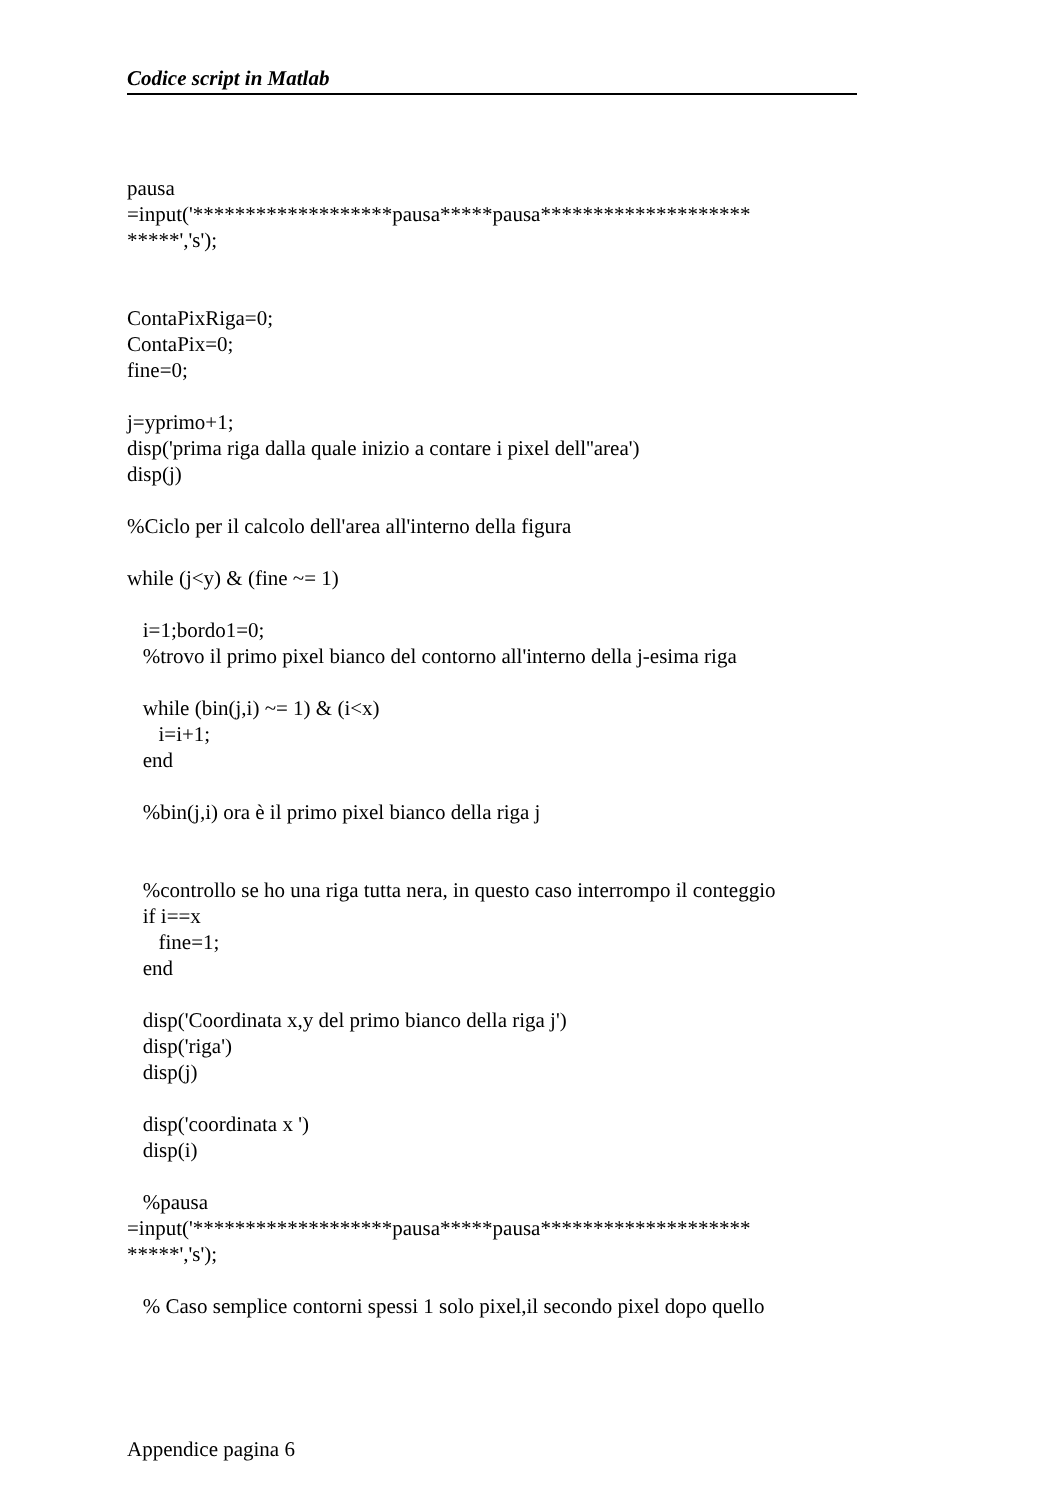Codice script in Matlab
pausa =input('*******************pausa*****pausa******************** *****','s'); ContaPixRiga=0; ContaPix=0; fine=0; j=yprimo+1; disp('prima riga dalla quale inizio a contare i pixel dell''area') disp(j) %Ciclo per il calcolo dell'area all'interno della figura while (j<y) & (fine ~= 1) i=1;bordo1=0; %trovo il primo pixel bianco del contorno all'interno della j-esima riga while (bin(j,i) ~= 1) & (i<x) i=i+1; end %bin(j,i) ora è il primo pixel bianco della riga j %controllo se ho una riga tutta nera, in questo caso interrompo il conteggio if i==x fine=1; end disp('Coordinata x,y del primo bianco della riga j') disp('riga') disp(j) disp('coordinata x ') disp(i) %pausa =input('*******************pausa*****pausa******************** *****','s'); % Caso semplice contorni spessi 1 solo pixel,il secondo pixel dopo quello
Appendice pagina 6